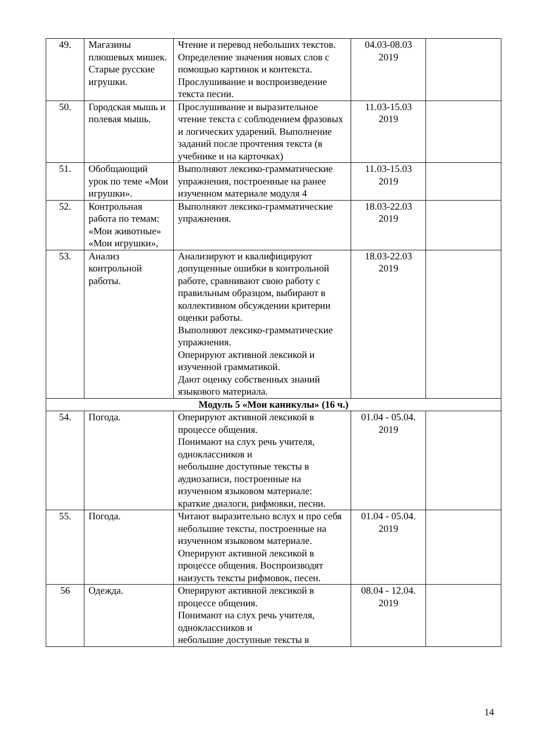| 49. | Магазины плюшевых мишек. Старые русские игрушки. | Чтение и перевод небольших текстов. Определение значения новых слов с помощью картинок и контекста. Прослушивание и воспроизведение текста песни. | 04.03-08.03 2019 | |
| 50. | Городская мышь и полевая мышь. | Прослушивание и выразительное чтение текста с соблюдением фразовых и логических ударений. Выполнение заданий после прочтения текста (в учебнике и на карточках) | 11.03-15.03 2019 | |
| 51. | Обобщающий урок по теме «Мои игрушки». | Выполняют лексико-грамматические упражнения, построенные на ранее изученном материале модуля 4 | 11.03-15.03 2019 | |
| 52. | Контрольная работа по темам: «Мои животные» «Мои игрушки», | Выполняют лексико-грамматические упражнения. | 18.03-22.03 2019 | |
| 53. | Анализ контрольной работы. | Анализируют и квалифицируют допущенные ошибки в контрольной работе, сравнивают свою работу с правильным образцом, выбирают в коллективном обсуждении критерии оценки работы. Выполняют лексико-грамматические упражнения. Оперируют активной лексикой и изученной грамматикой. Дают оценку собственных знаний языкового материала. | 18.03-22.03 2019 | |
| Модуль 5 «Мои каникулы» (16 ч.) | | | | |
| 54. | Погода. | Оперируют активной лексикой в процессе общения. Понимают на слух речь учителя, одноклассников и небольшие доступные тексты в аудиозаписи, построенные на изученном языковом материале: краткие диалоги, рифмовки, песни. | 01.04 - 05.04. 2019 | |
| 55. | Погода. | Читают выразительно вслух и про себя небольшие тексты, построенные на изученном языковом материале. Оперируют активной лексикой в процессе общения. Воспроизводят наизусть тексты рифмовок, песен. | 01.04 - 05.04. 2019 | |
| 56 | Одежда. | Оперируют активной лексикой в процессе общения. Понимают на слух речь учителя, одноклассников и небольшие доступные тексты в | 08.04 - 12.04. 2019 | |
14